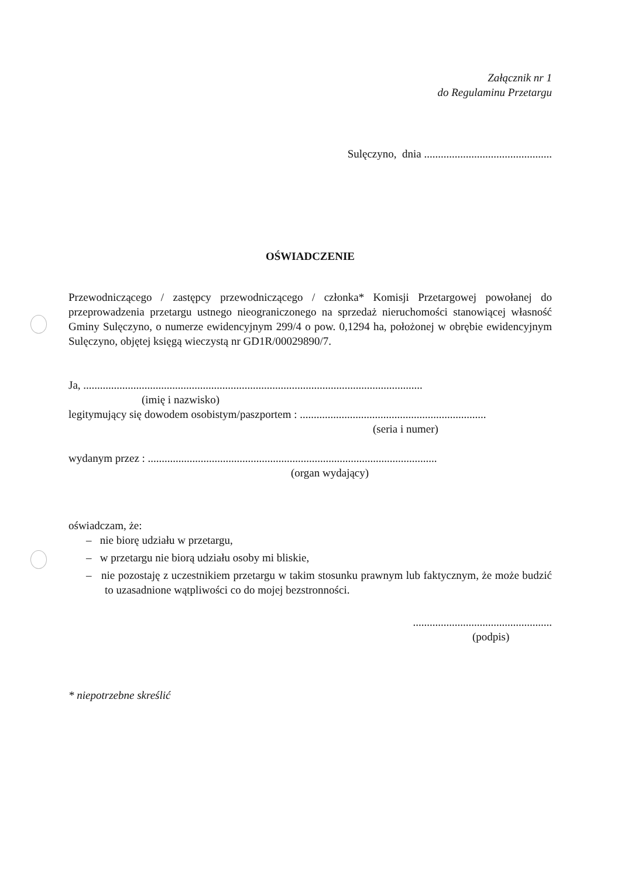Załącznik nr 1
do Regulaminu Przetargu
Sulęczyno, dnia ..............................................
OŚWIADCZENIE
Przewodniczącego / zastępcy przewodniczącego / członka* Komisji Przetargowej powołanej do przeprowadzenia przetargu ustnego nieograniczonego na sprzedaż nieruchomości stanowiącej własność Gminy Sulęczyno, o numerze ewidencyjnym 299/4 o pow. 0,1294 ha, położonej w obrębie ewidencyjnym Sulęczyno, objętej księgą wieczystą nr GD1R/00029890/7.
Ja, ..........................................................................................................................
(imię i nazwisko)
legitymujący się dowodem osobistym/paszportem : ...................................................................
(seria i numer)
wydanym przez : ........................................................................................................
(organ wydający)
oświadczam, że:
– nie biorę udziału w przetargu,
– w przetargu nie biorą udziału osoby mi bliskie,
– nie pozostaję z uczestnikiem przetargu w takim stosunku prawnym lub faktycznym, że może budzić to uzasadnione wątpliwości co do mojej bezstronności.
..................................................
(podpis)
* niepotrzebne skreślić